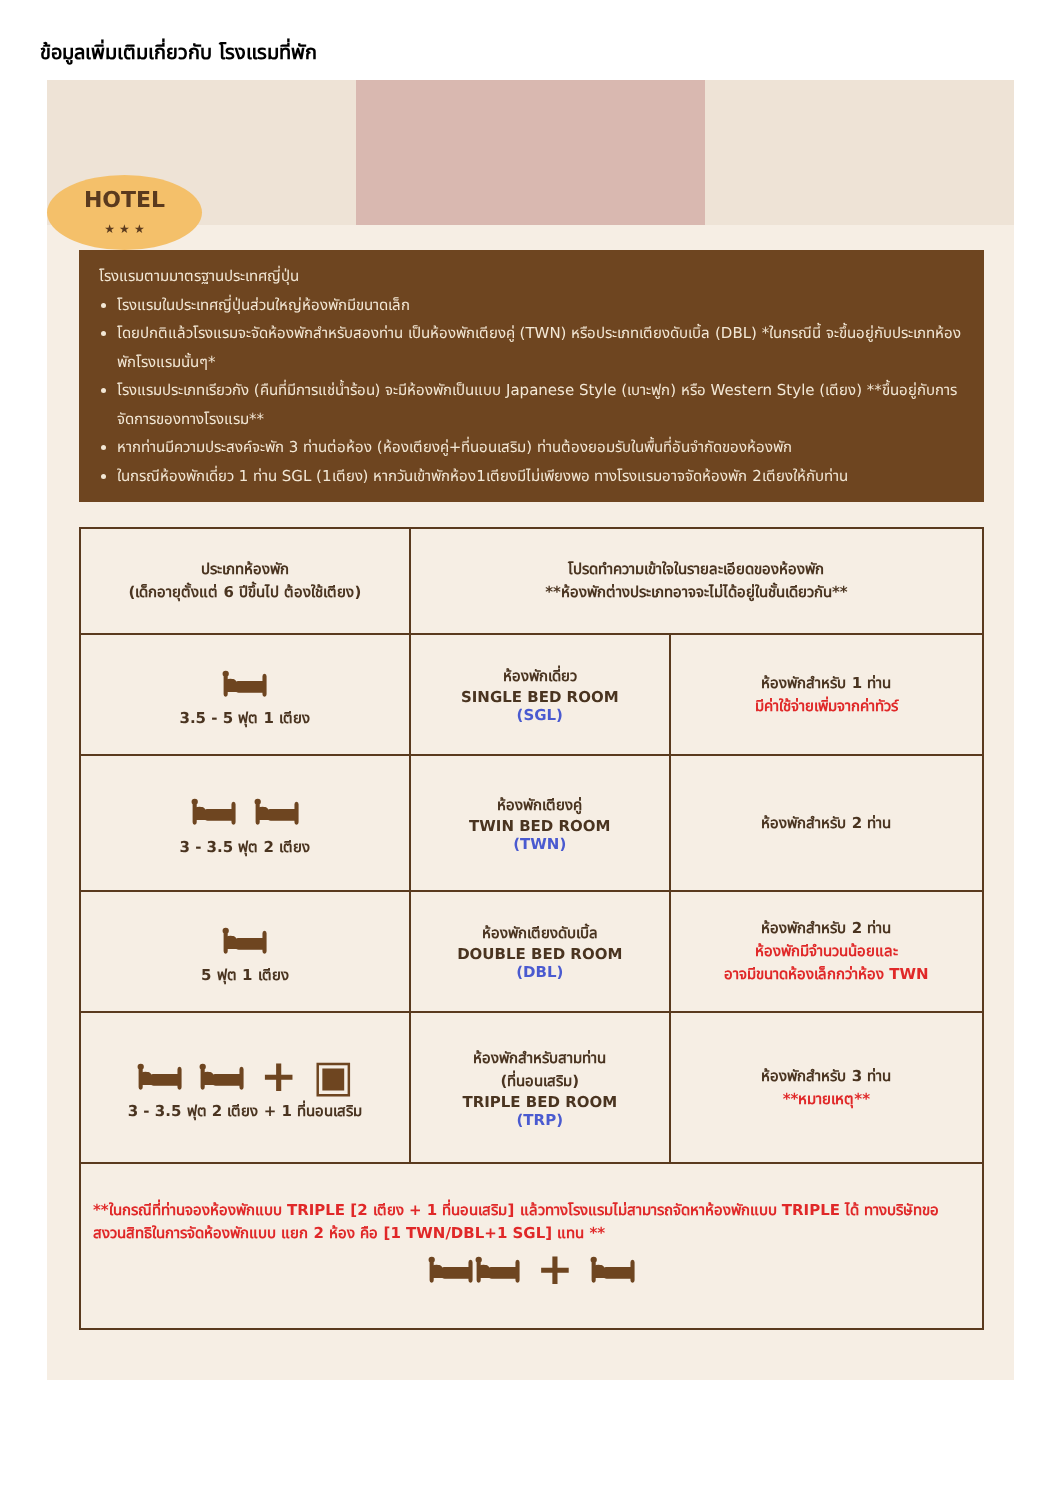ข้อมูลเพิ่มเติมเกี่ยวกับ โรงแรมที่พัก
HOTEL
★ ★ ★
โรงแรมตามมาตรฐานประเทศญี่ปุ่น
โรงแรมในประเทศญี่ปุ่นส่วนใหญ่ห้องพักมีขนาดเล็ก
โดยปกติแล้วโรงแรมจะจัดห้องพักสำหรับสองท่าน เป็นห้องพักเตียงคู่ (TWN) หรือประเภทเตียงดับเบิ้ล (DBL) *ในกรณีนี้ จะขึ้นอยู่กับประเภทห้องพักโรงแรมนั้นๆ*
โรงแรมประเภทเรียวกัง (คืนที่มีการแช่น้ำร้อน) จะมีห้องพักเป็นแบบ Japanese Style (เบาะฟูก) หรือ Western Style (เตียง) **ขึ้นอยู่กับการจัดการของทางโรงแรม**
หากท่านมีความประสงค์จะพัก 3 ท่านต่อห้อง (ห้องเตียงคู่+ที่นอนเสริม) ท่านต้องยอมรับในพื้นที่อันจำกัดของห้องพัก
ในกรณีห้องพักเดี่ยว 1 ท่าน SGL (1เตียง) หากวันเข้าพักห้อง1เตียงมีไม่เพียงพอ ทางโรงแรมอาจจัดห้องพัก 2เตียงให้กับท่าน
| ประเภทห้องพัก (เด็กอายุตั้งแต่ 6 ปีขึ้นไป ต้องใช้เตียง) | โปรดทำความเข้าใจในรายละเอียดของห้องพัก **ห้องพักต่างประเภทอาจจะไม่ได้อยู่ในชั้นเดียวกัน** | |
| 🛏 3.5 - 5 ฟุต 1 เตียง | ห้องพักเดี่ยว SINGLE BED ROOM (SGL) | ห้องพักสำหรับ 1 ท่าน มีค่าใช้จ่ายเพิ่มจากค่าทัวร์ |
| 🛏 🛏 3 - 3.5 ฟุต 2 เตียง | ห้องพักเตียงคู่ TWIN BED ROOM (TWN) | ห้องพักสำหรับ 2 ท่าน |
| 🛏 5 ฟุต 1 เตียง | ห้องพักเตียงดับเบิ้ล DOUBLE BED ROOM (DBL) | ห้องพักสำหรับ 2 ท่าน ห้องพักมีจำนวนน้อยและ อาจมีขนาดห้องเล็กกว่าห้อง TWN |
| 🛏 🛏 + ▣ 3 - 3.5 ฟุต 2 เตียง + 1 ที่นอนเสริม | ห้องพักสำหรับสามท่าน (ที่นอนเสริม) TRIPLE BED ROOM (TRP) | ห้องพักสำหรับ 3 ท่าน **หมายเหตุ** |
| **ในกรณีที่ท่านจองห้องพักแบบ TRIPLE [2 เตียง + 1 ที่นอนเสริม] แล้วทางโรงแรมไม่สามารถจัดหาห้องพักแบบ TRIPLE ได้ ทางบริษัทขอสงวนสิทธิในการจัดห้องพักแบบ แยก 2 ห้อง คือ [1 TWN/DBL+1 SGL] แทน ** 🛏🛏 + 🛏 | | |